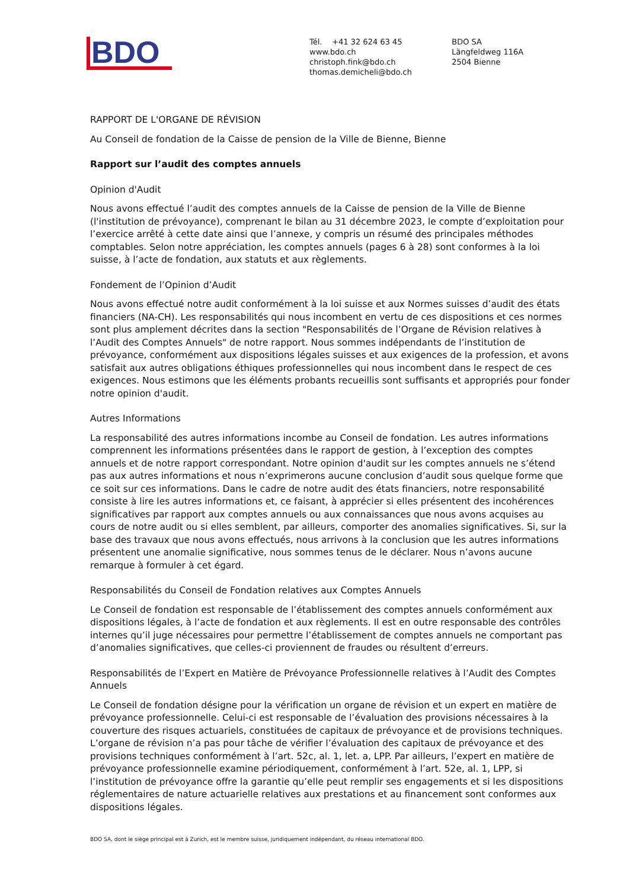BDO
Tél. +41 32 624 63 45
www.bdo.ch
christoph.fink@bdo.ch
thomas.demicheli@bdo.ch
BDO SA
Längfeldweg 116A
2504 Bienne
RAPPORT DE L'ORGANE DE RÉVISION
Au Conseil de fondation de la Caisse de pension de la Ville de Bienne, Bienne
Rapport sur l’audit des comptes annuels
Opinion d'Audit
Nous avons effectué l’audit des comptes annuels de la Caisse de pension de la Ville de Bienne (l'institution de prévoyance), comprenant le bilan au 31 décembre 2023, le compte d’exploitation pour l’exercice arrêté à cette date ainsi que l’annexe, y compris un résumé des principales méthodes comptables. Selon notre appréciation, les comptes annuels (pages 6 à 28) sont conformes à la loi suisse, à l’acte de fondation, aux statuts et aux règlements.
Fondement de l’Opinion d’Audit
Nous avons effectué notre audit conformément à la loi suisse et aux Normes suisses d’audit des états financiers (NA-CH). Les responsabilités qui nous incombent en vertu de ces dispositions et ces normes sont plus amplement décrites dans la section "Responsabilités de l’Organe de Révision relatives à l’Audit des Comptes Annuels" de notre rapport. Nous sommes indépendants de l’institution de prévoyance, conformément aux dispositions légales suisses et aux exigences de la profession, et avons satisfait aux autres obligations éthiques professionnelles qui nous incombent dans le respect de ces exigences. Nous estimons que les éléments probants recueillis sont suffisants et appropriés pour fonder notre opinion d'audit.
Autres Informations
La responsabilité des autres informations incombe au Conseil de fondation. Les autres informations comprennent les informations présentées dans le rapport de gestion, à l’exception des comptes annuels et de notre rapport correspondant. Notre opinion d'audit sur les comptes annuels ne s’étend pas aux autres informations et nous n’exprimerons aucune conclusion d’audit sous quelque forme que ce soit sur ces informations. Dans le cadre de notre audit des états financiers, notre responsabilité consiste à lire les autres informations et, ce faisant, à apprécier si elles présentent des incohérences significatives par rapport aux comptes annuels ou aux connaissances que nous avons acquises au cours de notre audit ou si elles semblent, par ailleurs, comporter des anomalies significatives. Si, sur la base des travaux que nous avons effectués, nous arrivons à la conclusion que les autres informations présentent une anomalie significative, nous sommes tenus de le déclarer. Nous n’avons aucune remarque à formuler à cet égard.
Responsabilités du Conseil de Fondation relatives aux Comptes Annuels
Le Conseil de fondation est responsable de l’établissement des comptes annuels conformément aux dispositions légales, à l’acte de fondation et aux règlements. Il est en outre responsable des contrôles internes qu’il juge nécessaires pour permettre l’établissement de comptes annuels ne comportant pas d’anomalies significatives, que celles-ci proviennent de fraudes ou résultent d’erreurs.
Responsabilités de l’Expert en Matière de Prévoyance Professionnelle relatives à l’Audit des Comptes Annuels
Le Conseil de fondation désigne pour la vérification un organe de révision et un expert en matière de prévoyance professionnelle. Celui-ci est responsable de l’évaluation des provisions nécessaires à la couverture des risques actuariels, constituées de capitaux de prévoyance et de provisions techniques. L’organe de révision n’a pas pour tâche de vérifier l’évaluation des capitaux de prévoyance et des provisions techniques conformément à l’art. 52c, al. 1, let. a, LPP. Par ailleurs, l’expert en matière de prévoyance professionnelle examine périodiquement, conformément à l’art. 52e, al. 1, LPP, si l’institution de prévoyance offre la garantie qu’elle peut remplir ses engagements et si les dispositions réglementaires de nature actuarielle relatives aux prestations et au financement sont conformes aux dispositions légales.
BDO SA, dont le siège principal est à Zurich, est le membre suisse, juridiquement indépendant, du réseau international BDO.